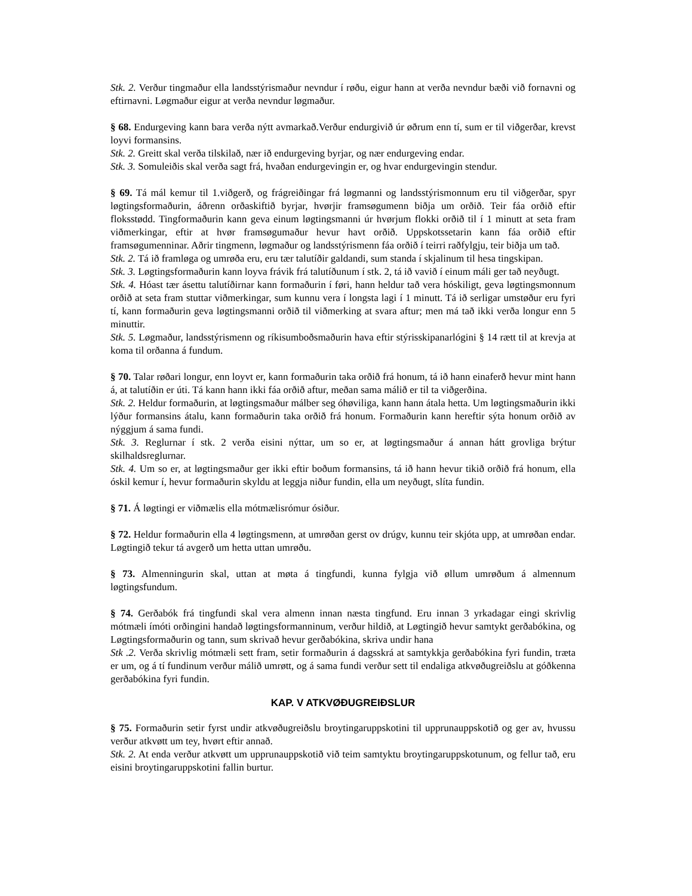Stk. 2. Verður tingmaður ella landsstýrismaður nevndur í røðu, eigur hann at verða nevndur bæði við fornavni og eftirnavni. Løgmaður eigur at verða nevndur løgmaður.
§ 68. Endurgeving kann bara verða nýtt avmarkað.Verður endurgivið úr øðrum enn tí, sum er til viðgerðar, krevst loyvi formansins.
Stk. 2. Greitt skal verða tilskilað, nær ið endurgeving byrjar, og nær endurgeving endar.
Stk. 3. Somuleiðis skal verða sagt frá, hvaðan endurgevingin er, og hvar endurgevingin stendur.
§ 69. Tá mál kemur til 1.viðgerð, og frágreiðingar frá løgmanni og landsstýrismonnum eru til viðgerðar, spyr løgtingsformaðurin, áðrenn orðaskiftið byrjar, hvørjir framsøgumenn biðja um orðið. Teir fáa orðið eftir floksstødd. Tingformaðurin kann geva einum løgtingsmanni úr hvørjum flokki orðið til í 1 minutt at seta fram viðmerkingar, eftir at hvør framsøgumaður hevur havt orðið. Uppskotssetarin kann fáa orðið eftir framsøgumenninar. Aðrir tingmenn, løgmaður og landsstýrismenn fáa orðið í teirri raðfylgju, teir biðja um tað.
Stk. 2. Tá ið framløga og umrøða eru, eru tær talutíðir galdandi, sum standa í skjalinum til hesa tingskipan.
Stk. 3. Løgtingsformaðurin kann loyva frávik frá talutíðunum í stk. 2, tá ið vavið í einum máli ger tað neyðugt.
Stk. 4. Hóast tær ásettu talutíðirnar kann formaðurin í føri, hann heldur tað vera hóskiligt, geva løgtingsmonnum orðið at seta fram stuttar viðmerkingar, sum kunnu vera í longsta lagi í 1 minutt. Tá ið serligar umstøður eru fyri tí, kann formaðurin geva løgtingsmanni orðið til viðmerking at svara aftur; men má tað ikki verða longur enn 5 minuttir.
Stk. 5. Løgmaður, landsstýrismenn og ríkisumboðsmaðurin hava eftir stýrisskipanarlógini § 14 rætt til at krevja at koma til orðanna á fundum.
§ 70. Talar røðari longur, enn loyvt er, kann formaðurin taka orðið frá honum, tá ið hann einaferð hevur mint hann á, at talutíðin er úti. Tá kann hann ikki fáa orðið aftur, meðan sama málið er til ta viðgerðina.
Stk. 2. Heldur formaðurin, at løgtingsmaður málber seg óhøviliga, kann hann átala hetta. Um løgtingsmaðurin ikki lýður formansins átalu, kann formaðurin taka orðið frá honum. Formaðurin kann hereftir sýta honum orðið av nýggjum á sama fundi.
Stk. 3. Reglurnar í stk. 2 verða eisini nýttar, um so er, at løgtingsmaður á annan hátt grovliga brýtur skilhaldsreglurnar.
Stk. 4. Um so er, at løgtingsmaður ger ikki eftir boðum formansins, tá ið hann hevur tikið orðið frá honum, ella óskil kemur í, hevur formaðurin skyldu at leggja niður fundin, ella um neyðugt, slíta fundin.
§ 71. Á løgtingi er viðmælis ella mótmælisrómur ósiður.
§ 72. Heldur formaðurin ella 4 løgtingsmenn, at umrøðan gerst ov drúgv, kunnu teir skjóta upp, at umrøðan endar. Løgtingið tekur tá avgerð um hetta uttan umrøðu.
§ 73. Almenningurin skal, uttan at møta á tingfundi, kunna fylgja við øllum umrøðum á almennum løgtingsfundum.
§ 74. Gerðabók frá tingfundi skal vera almenn innan næsta tingfund. Eru innan 3 yrkadagar eingi skrivlig mótmæli ímóti orðingini handað løgtingsformanninum, verður hildið, at Løgtingið hevur samtykt gerðabókina, og Løgtingsformaðurin og tann, sum skrivað hevur gerðabókina, skriva undir hana
Stk .2. Verða skrivlig mótmæli sett fram, setir formaðurin á dagsskrá at samtykkja gerðabókina fyri fundin, træta er um, og á tí fundinum verður málið umrøtt, og á sama fundi verður sett til endaliga atkvøðugreiðslu at góðkenna gerðabókina fyri fundin.
KAP. V ATKVØÐUGREIÐSLUR
§ 75. Formaðurin setir fyrst undir atkvøðugreiðslu broytingaruppskotini til upprunauppskotið og ger av, hvussu verður atkvøtt um tey, hvørt eftir annað.
Stk. 2. At enda verður atkvøtt um upprunauppskotið við teim samtyktu broytingaruppskotunum, og fellur tað, eru eisini broytingaruppskotini fallin burtur.